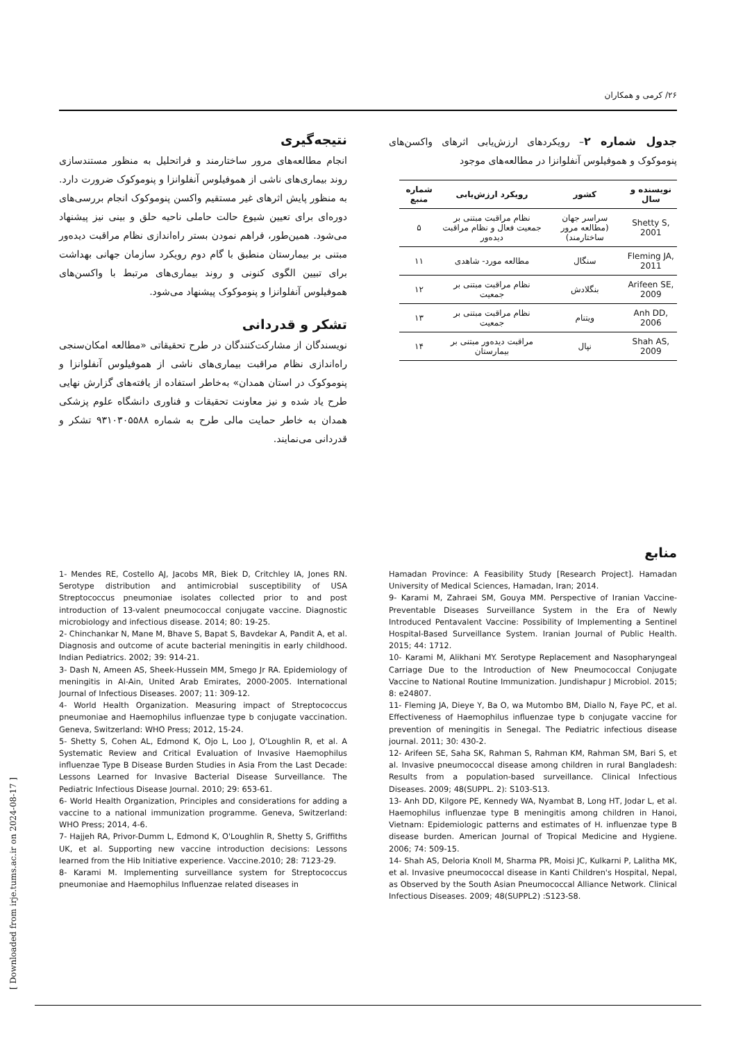۲۶/ کرمی و همکاران
جدول شماره ۲– رویکردهای ارزش‌یابی اثرهای واکسن‌های پنوموکوک و هموفیلوس آنفلوانزا در مطالعه‌های موجود
| نویسنده و سال | کشور | رویکرد ارزش‌یابی | شماره منبع |
| --- | --- | --- | --- |
| Shetty S, 2001 | سراسر جهان (مطالعه مرور ساختارمند) | نظام مراقبت مبتنی بر جمعیت فعال و نظام مراقبت دیده‌ور | ۵ |
| Fleming JA, 2011 | سنگال | مطالعه مورد- شاهدی | ۱۱ |
| Arifeen SE, 2009 | بنگلادش | نظام مراقبت مبتنی بر جمعیت | ۱۲ |
| Anh DD, 2006 | ویتنام | نظام مراقبت مبتنی بر جمعیت | ۱۳ |
| Shah AS, 2009 | نپال | مراقبت دیده‌ور مبتنی بر بیمارستان | ۱۴ |
نتیجه‌گیری
انجام مطالعه‌های مرور ساختارمند و فراتحلیل به منظور مستندسازی روند بیماری‌های ناشی از هموفیلوس آنفلوانزا و پنوموکوک ضرورت دارد. به منظور پایش اثرهای غیر مستقیم واکسن پنوموکوک انجام بررسی‌های دوره‌ای برای تعیین شیوع حالت حاملی ناحیه حلق و بینی نیز پیشنهاد می‌شود. همین‌طور، فراهم نمودن بستر راه‌اندازی نظام مراقبت دیده‌ور مبتنی بر بیمارستان منطبق با گام دوم رویکرد سازمان جهانی بهداشت برای تبیین الگوی کنونی و روند بیماری‌های مرتبط با واکسن‌های هموفیلوس آنفلوانزا و پنوموکوک پیشنهاد می‌شود.
تشکر و قدردانی
نویسندگان از مشارکت‌کنندگان در طرح تحقیقاتی «مطالعه امکان‌سنجی راه‌اندازی نظام مراقبت بیماری‌های ناشی از هموفیلوس آنفلوانزا و پنوموکوک در استان همدان» به‌خاطر استفاده از یافته‌های گزارش نهایی طرح یاد شده و نیز معاونت تحقیقات و فناوری دانشگاه علوم پزشکی همدان به خاطر حمایت مالی طرح به شماره ۹۳۱۰۳۰۵۵۸۸ تشکر و قدردانی می‌نمایند.
منابع
1- Mendes RE, Costello AJ, Jacobs MR, Biek D, Critchley IA, Jones RN. Serotype distribution and antimicrobial susceptibility of USA Streptococcus pneumoniae isolates collected prior to and post introduction of 13-valent pneumococcal conjugate vaccine. Diagnostic microbiology and infectious disease. 2014; 80: 19-25.
2- Chinchankar N, Mane M, Bhave S, Bapat S, Bavdekar A, Pandit A, et al. Diagnosis and outcome of acute bacterial meningitis in early childhood. Indian Pediatrics. 2002; 39: 914-21.
3- Dash N, Ameen AS, Sheek-Hussein MM, Smego Jr RA. Epidemiology of meningitis in Al-Ain, United Arab Emirates, 2000-2005. International Journal of Infectious Diseases. 2007; 11: 309-12.
4- World Health Organization. Measuring impact of Streptococcus pneumoniae and Haemophilus influenzae type b conjugate vaccination. Geneva, Switzerland: WHO Press; 2012, 15-24.
5- Shetty S, Cohen AL, Edmond K, Ojo L, Loo J, O'Loughlin R, et al. A Systematic Review and Critical Evaluation of Invasive Haemophilus influenzae Type B Disease Burden Studies in Asia From the Last Decade: Lessons Learned for Invasive Bacterial Disease Surveillance. The Pediatric Infectious Disease Journal. 2010; 29: 653-61.
6- World Health Organization, Principles and considerations for adding a vaccine to a national immunization programme. Geneva, Switzerland: WHO Press; 2014, 4-6.
7- Hajjeh RA, Privor-Dumm L, Edmond K, O'Loughlin R, Shetty S, Griffiths UK, et al. Supporting new vaccine introduction decisions: Lessons learned from the Hib Initiative experience. Vaccine.2010; 28: 7123-29.
8- Karami M. Implementing surveillance system for Streptococcus pneumoniae and Haemophilus Influenzae related diseases in
Hamadan Province: A Feasibility Study [Research Project]. Hamadan University of Medical Sciences, Hamadan, Iran; 2014.
9- Karami M, Zahraei SM, Gouya MM. Perspective of Iranian Vaccine-Preventable Diseases Surveillance System in the Era of Newly Introduced Pentavalent Vaccine: Possibility of Implementing a Sentinel Hospital-Based Surveillance System. Iranian Journal of Public Health. 2015; 44: 1712.
10- Karami M, Alikhani MY. Serotype Replacement and Nasopharyngeal Carriage Due to the Introduction of New Pneumococcal Conjugate Vaccine to National Routine Immunization. Jundishapur J Microbiol. 2015; 8: e24807.
11- Fleming JA, Dieye Y, Ba O, wa Mutombo BM, Diallo N, Faye PC, et al. Effectiveness of Haemophilus influenzae type b conjugate vaccine for prevention of meningitis in Senegal. The Pediatric infectious disease journal. 2011; 30: 430-2.
12- Arifeen SE, Saha SK, Rahman S, Rahman KM, Rahman SM, Bari S, et al. Invasive pneumococcal disease among children in rural Bangladesh: Results from a population-based surveillance. Clinical Infectious Diseases. 2009; 48(SUPPL. 2): S103-S13.
13- Anh DD, Kilgore PE, Kennedy WA, Nyambat B, Long HT, Jodar L, et al. Haemophilus influenzae type B meningitis among children in Hanoi, Vietnam: Epidemiologic patterns and estimates of H. influenzae type B disease burden. American Journal of Tropical Medicine and Hygiene. 2006; 74: 509-15.
14- Shah AS, Deloria Knoll M, Sharma PR, Moisi JC, Kulkarni P, Lalitha MK, et al. Invasive pneumococcal disease in Kanti Children's Hospital, Nepal, as Observed by the South Asian Pneumococcal Alliance Network. Clinical Infectious Diseases. 2009; 48(SUPPL2) :S123-S8.
[ Downloaded from irje.tums.ac.ir on 2024-08-17 ]